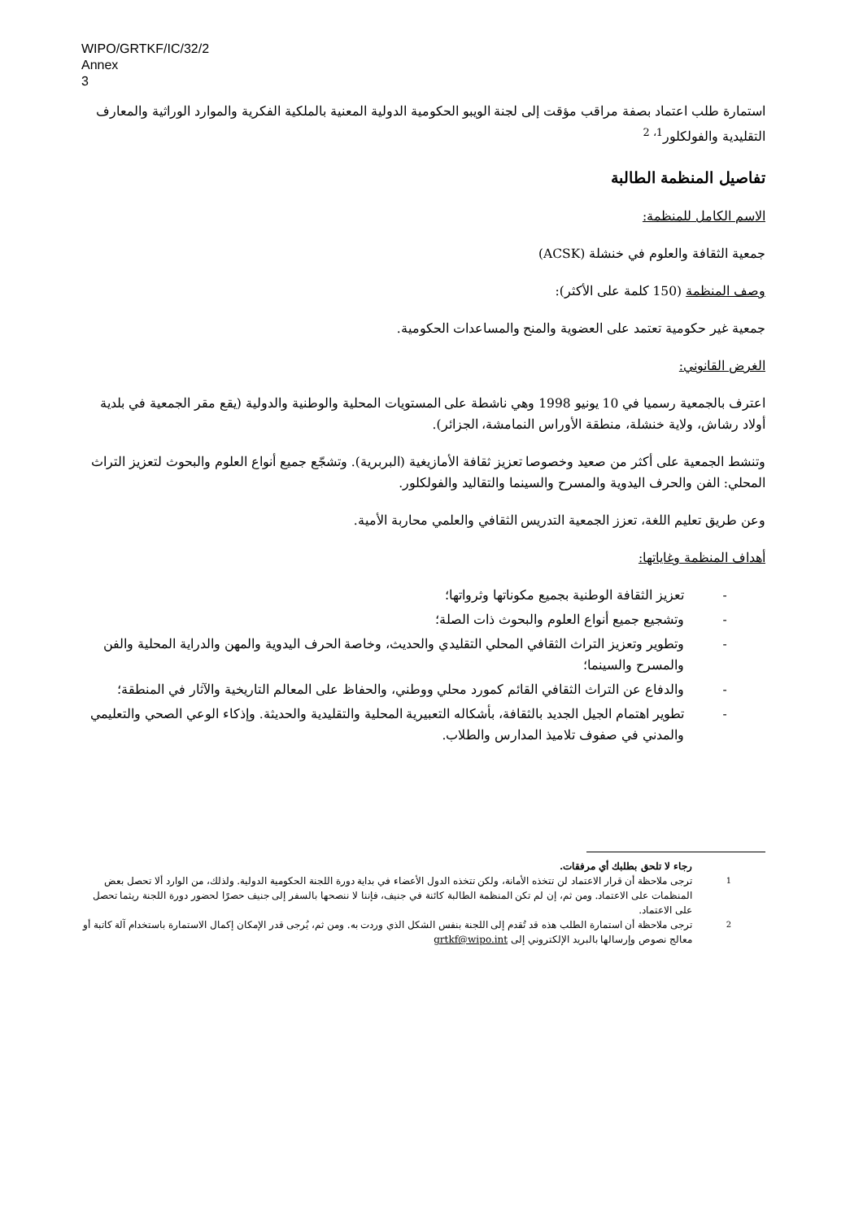WIPO/GRTKF/IC/32/2
Annex
3
استمارة طلب اعتماد بصفة مراقب مؤقت إلى لجنة الويبو الحكومية الدولية المعنية بالملكية الفكرية والموارد الوراثية والمعارف التقليدية والفولكلور<sup>1، 2</sup>
تفاصيل المنظمة الطالبة
الاسم الكامل للمنظمة:
جمعية الثقافة والعلوم في خنشلة (ACSK)
وصف المنظمة (150 كلمة على الأكثر):
جمعية غير حكومية تعتمد على العضوية والمنح والمساعدات الحكومية.
الغرض القانوني:
اعترف بالجمعية رسميا في 10 يونيو 1998 وهي ناشطة على المستويات المحلية والوطنية والدولية (يقع مقر الجمعية في بلدية أولاد رشاش، ولاية خنشلة، منطقة الأوراس النمامشة، الجزائر).
وتنشط الجمعية على أكثر من صعيد وخصوصا تعزيز ثقافة الأمازيغية (البربرية). وتشجّع جميع أنواع العلوم والبحوث لتعزيز التراث المحلي: الفن والحرف اليدوية والمسرح والسينما والتقاليد والفولكلور.
وعن طريق تعليم اللغة، تعزز الجمعية التدريس الثقافي والعلمي محاربة الأمية.
أهداف المنظمة وغاياتها:
- تعزيز الثقافة الوطنية بجميع مكوناتها وثرواتها؛
- وتشجيع جميع أنواع العلوم والبحوث ذات الصلة؛
- وتطوير وتعزيز التراث الثقافي المحلي التقليدي والحديث، وخاصة الحرف اليدوية والمهن والدراية المحلية والفن والمسرح والسينما؛
- والدفاع عن التراث الثقافي القائم كمورد محلي ووطني، والحفاظ على المعالم التاريخية والآثار في المنطقة؛
- تطوير اهتمام الجيل الجديد بالثقافة، بأشكاله التعبيرية المحلية والتقليدية والحديثة. وإذكاء الوعي الصحي والتعليمي والمدني في صفوف تلاميذ المدارس والطلاب.
رجاء لا تلحق بطلبك أي مرفقات.
<sup>1</sup> ترجى ملاحظة أن قرار الاعتماد لن تتخذه الأمانة، ولكن تتخذه الدول الأعضاء في بداية دورة اللجنة الحكومية الدولية. ولذلك، من الوارد ألا تحصل بعض المنظمات على الاعتماد. ومن ثم، إن لم تكن المنظمة الطالبة كائنة في جنيف، فإننا لا ننصحها بالسفر إلى جنيف حصرًا لحضور دورة اللجنة ريثما تحصل على الاعتماد.
<sup>2</sup> ترجى ملاحظة أن استمارة الطلب هذه قد تُقدم إلى اللجنة بنفس الشكل الذي وردت به. ومن ثم، يُرجى قدر الإمكان إكمال الاستمارة باستخدام آلة كاتبة أو معالج نصوص وإرسالها بالبريد الإلكتروني إلى grtkf@wipo.int